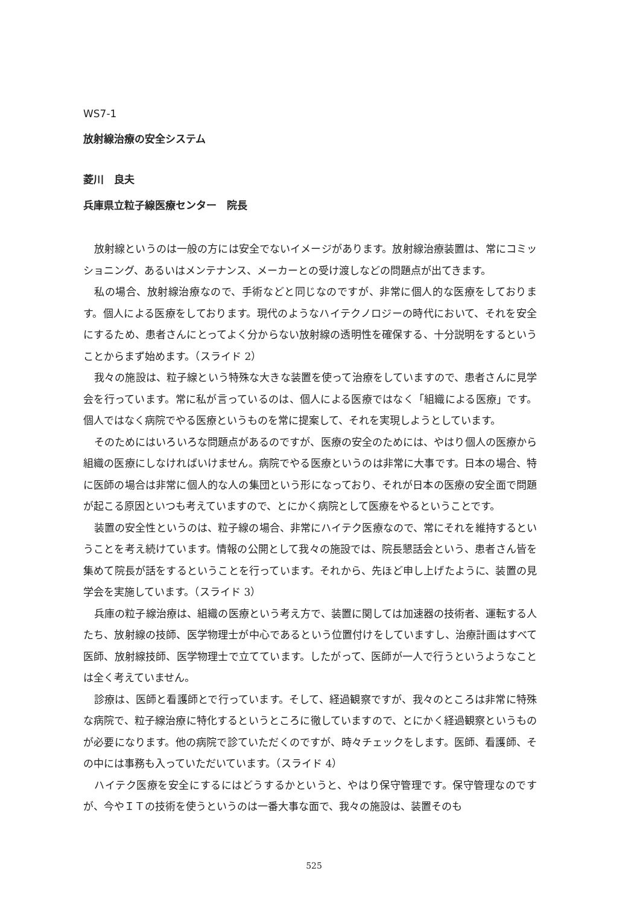WS7-1
放射線治療の安全システム
菱川　良夫
兵庫県立粒子線医療センター　院長
放射線というのは一般の方には安全でないイメージがあります。放射線治療装置は、常にコミッショニング、あるいはメンテナンス、メーカーとの受け渡しなどの問題点が出てきます。
私の場合、放射線治療なので、手術などと同じなのですが、非常に個人的な医療をしております。個人による医療をしております。現代のようなハイテクノロジーの時代において、それを安全にするため、患者さんにとってよく分からない放射線の透明性を確保する、十分説明をするということからまず始めます。（スライド 2）
我々の施設は、粒子線という特殊な大きな装置を使って治療をしていますので、患者さんに見学会を行っています。常に私が言っているのは、個人による医療ではなく「組織による医療」です。個人ではなく病院でやる医療というものを常に提案して、それを実現しようとしています。
そのためにはいろいろな問題点があるのですが、医療の安全のためには、やはり個人の医療から組織の医療にしなければいけません。病院でやる医療というのは非常に大事です。日本の場合、特に医師の場合は非常に個人的な人の集団という形になっており、それが日本の医療の安全面で問題が起こる原因といつも考えていますので、とにかく病院として医療をやるということです。
装置の安全性というのは、粒子線の場合、非常にハイテク医療なので、常にそれを維持するということを考え続けています。情報の公開として我々の施設では、院長懇話会という、患者さん皆を集めて院長が話をするということを行っています。それから、先ほど申し上げたように、装置の見学会を実施しています。（スライド 3）
兵庫の粒子線治療は、組織の医療という考え方で、装置に関しては加速器の技術者、運転する人たち、放射線の技師、医学物理士が中心であるという位置付けをしていますし、治療計画はすべて医師、放射線技師、医学物理士で立てています。したがって、医師が一人で行うというようなことは全く考えていません。
診療は、医師と看護師とで行っています。そして、経過観察ですが、我々のところは非常に特殊な病院で、粒子線治療に特化するというところに徹していますので、とにかく経過観察というものが必要になります。他の病院で診ていただくのですが、時々チェックをします。医師、看護師、その中には事務も入っていただいています。（スライド 4）
ハイテク医療を安全にするにはどうするかというと、やはり保守管理です。保守管理なのですが、今やＩＴの技術を使うというのは一番大事な面で、我々の施設は、装置そのも
525